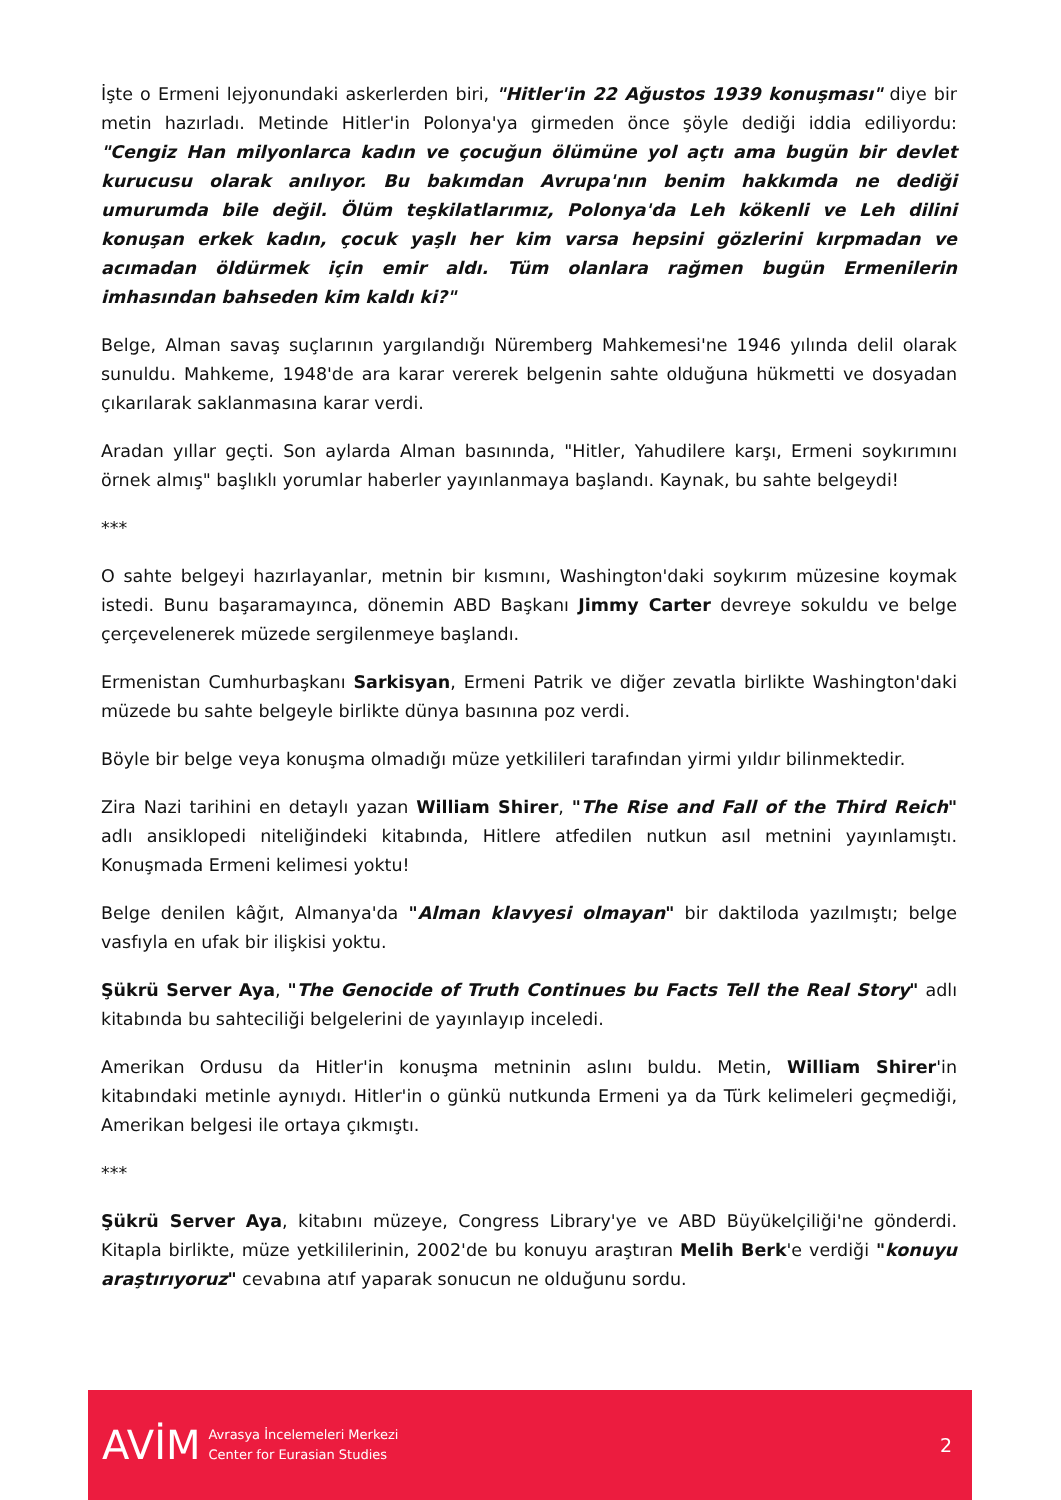İşte o Ermeni lejyonundaki askerlerden biri, "Hitler'in 22 Ağustos 1939 konuşması" diye bir metin hazırladı. Metinde Hitler'in Polonya'ya girmeden önce şöyle dediği iddia ediliyordu: "Cengiz Han milyonlarca kadın ve çocuğun ölümüne yol açtı ama bugün bir devlet kurucusu olarak anılıyor. Bu bakımdan Avrupa'nın benim hakkımda ne dediği umurumda bile değil. Ölüm teşkilatlarımız, Polonya'da Leh kökenli ve Leh dilini konuşan erkek kadın, çocuk yaşlı her kim varsa hepsini gözlerini kırpmadan ve acımadan öldürmek için emir aldı. Tüm olanlara rağmen bugün Ermenilerin imhasından bahseden kim kaldı ki?"
Belge, Alman savaş suçlarının yargılandığı Nüremberg Mahkemesi'ne 1946 yılında delil olarak sunuldu. Mahkeme, 1948'de ara karar vererek belgenin sahte olduğuna hükmetti ve dosyadan çıkarılarak saklanmasına karar verdi.
Aradan yıllar geçti. Son aylarda Alman basınında, "Hitler, Yahudilere karşı, Ermeni soykırımını örnek almış" başlıklı yorumlar haberler yayınlanmaya başlandı. Kaynak, bu sahte belgeydi!
***
O sahte belgeyi hazırlayanlar, metnin bir kısmını, Washington'daki soykırım müzesine koymak istedi. Bunu başaramayınca, dönemin ABD Başkanı Jimmy Carter devreye sokuldu ve belge çerçevelenerek müzede sergilenmeye başlandı.
Ermenistan Cumhurbaşkanı Sarkisyan, Ermeni Patrik ve diğer zevatla birlikte Washington'daki müzede bu sahte belgeyle birlikte dünya basınına poz verdi.
Böyle bir belge veya konuşma olmadığı müze yetkilileri tarafından yirmi yıldır bilinmektedir.
Zira Nazi tarihini en detaylı yazan William Shirer, "The Rise and Fall of the Third Reich" adlı ansiklopedi niteliğindeki kitabında, Hitlere atfedilen nutkun asıl metnini yayınlamıştı. Konuşmada Ermeni kelimesi yoktu!
Belge denilen kâğıt, Almanya'da "Alman klavyesi olmayan" bir daktiloda yazılmıştı; belge vasfıyla en ufak bir ilişkisi yoktu.
Şükrü Server Aya, "The Genocide of Truth Continues bu Facts Tell the Real Story" adlı kitabında bu sahteciliği belgelerini de yayınlayıp inceledi.
Amerikan Ordusu da Hitler'in konuşma metninin aslını buldu. Metin, William Shirer'in kitabındaki metinle aynıydı. Hitler'in o günkü nutkunda Ermeni ya da Türk kelimeleri geçmediği, Amerikan belgesi ile ortaya çıkmıştı.
***
Şükrü Server Aya, kitabını müzeye, Congress Library'ye ve ABD Büyükelçiliği'ne gönderdi. Kitapla birlikte, müze yetkililerinin, 2002'de bu konuyu araştıran Melih Berk'e verdiği "konuyu araştırıyoruz" cevabına atıf yaparak sonucun ne olduğunu sordu.
AVİM
Avrasya İncelemeleri Merkezi
Center for Eurasian Studies
2